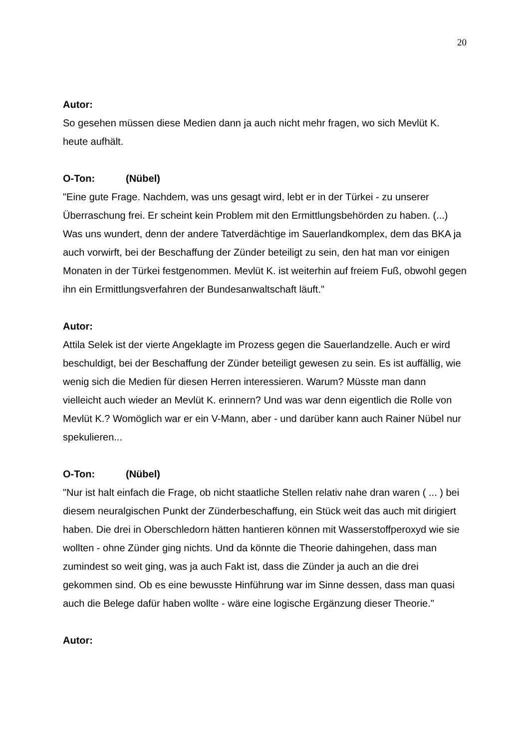20
Autor:
So gesehen müssen diese Medien dann ja auch nicht mehr fragen, wo sich Mevlüt K. heute aufhält.
O-Ton: (Nübel)
"Eine gute Frage. Nachdem, was uns gesagt wird, lebt er in der Türkei - zu unserer Überraschung frei. Er scheint kein Problem mit den Ermittlungsbehörden zu haben. (...) Was uns wundert, denn der andere Tatverdächtige im Sauerlandkomplex, dem das BKA ja auch vorwirft, bei der Beschaffung der Zünder beteiligt zu sein, den hat man vor einigen Monaten in der Türkei festgenommen. Mevlüt K. ist weiterhin auf freiem Fuß, obwohl gegen ihn ein Ermittlungsverfahren der Bundesanwaltschaft läuft."
Autor:
Attila Selek ist der vierte Angeklagte im Prozess gegen die Sauerlandzelle. Auch er wird beschuldigt, bei der Beschaffung der Zünder beteiligt gewesen zu sein. Es ist auffällig, wie wenig sich die Medien für diesen Herren interessieren. Warum? Müsste man dann vielleicht auch wieder an Mevlüt K. erinnern? Und was war denn eigentlich die Rolle von Mevlüt K.? Womöglich war er ein V-Mann, aber - und darüber kann auch Rainer Nübel nur spekulieren...
O-Ton: (Nübel)
"Nur ist halt einfach die Frage, ob nicht staatliche Stellen relativ nahe dran waren ( ... ) bei diesem neuralgischen Punkt der Zünderbeschaffung, ein Stück weit das auch mit dirigiert haben. Die drei in Oberschledorn hätten hantieren können mit Wasserstoffperoxyd wie sie wollten - ohne Zünder ging nichts. Und da könnte die Theorie dahingehen, dass man zumindest so weit ging, was ja auch Fakt ist, dass die Zünder ja auch an die drei gekommen sind. Ob es eine bewusste Hinführung war im Sinne dessen, dass man quasi auch die Belege dafür haben wollte - wäre eine logische Ergänzung dieser Theorie."
Autor: